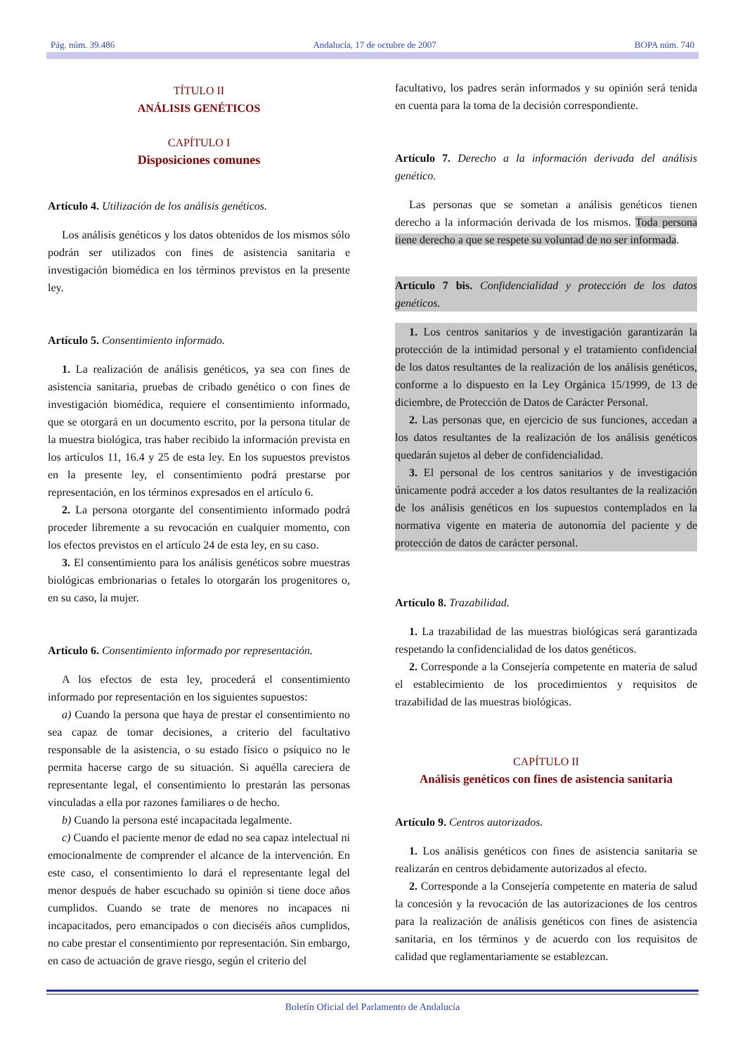Pág. núm. 39.486 Andalucía, 17 de octubre de 2007 BOPA núm. 740
TÍTULO II
ANÁLISIS GENÉTICOS
CAPÍTULO I
Disposiciones comunes
Artículo 4. Utilización de los análisis genéticos.
Los análisis genéticos y los datos obtenidos de los mismos sólo podrán ser utilizados con fines de asistencia sanitaria e investigación biomédica en los términos previstos en la presente ley.
Artículo 5. Consentimiento informado.
1. La realización de análisis genéticos, ya sea con fines de asistencia sanitaria, pruebas de cribado genético o con fines de investigación biomédica, requiere el consentimiento informado, que se otorgará en un documento escrito, por la persona titular de la muestra biológica, tras haber recibido la información prevista en los artículos 11, 16.4 y 25 de esta ley. En los supuestos previstos en la presente ley, el consentimiento podrá prestarse por representación, en los términos expresados en el artículo 6.
2. La persona otorgante del consentimiento informado podrá proceder libremente a su revocación en cualquier momento, con los efectos previstos en el artículo 24 de esta ley, en su caso.
3. El consentimiento para los análisis genéticos sobre muestras biológicas embrionarias o fetales lo otorgarán los progenitores o, en su caso, la mujer.
Artículo 6. Consentimiento informado por representación.
A los efectos de esta ley, procederá el consentimiento informado por representación en los siguientes supuestos:
a) Cuando la persona que haya de prestar el consentimiento no sea capaz de tomar decisiones, a criterio del facultativo responsable de la asistencia, o su estado físico o psíquico no le permita hacerse cargo de su situación. Si aquélla careciera de representante legal, el consentimiento lo prestarán las personas vinculadas a ella por razones familiares o de hecho.
b) Cuando la persona esté incapacitada legalmente.
c) Cuando el paciente menor de edad no sea capaz intelectual ni emocionalmente de comprender el alcance de la intervención. En este caso, el consentimiento lo dará el representante legal del menor después de haber escuchado su opinión si tiene doce años cumplidos. Cuando se trate de menores no incapaces ni incapacitados, pero emancipados o con dieciséis años cumplidos, no cabe prestar el consentimiento por representación. Sin embargo, en caso de actuación de grave riesgo, según el criterio del
facultativo, los padres serán informados y su opinión será tenida en cuenta para la toma de la decisión correspondiente.
Artículo 7. Derecho a la información derivada del análisis genético.
Las personas que se sometan a análisis genéticos tienen derecho a la información derivada de los mismos. Toda persona tiene derecho a que se respete su voluntad de no ser informada.
Artículo 7 bis. Confidencialidad y protección de los datos genéticos.
1. Los centros sanitarios y de investigación garantizarán la protección de la intimidad personal y el tratamiento confidencial de los datos resultantes de la realización de los análisis genéticos, conforme a lo dispuesto en la Ley Orgánica 15/1999, de 13 de diciembre, de Protección de Datos de Carácter Personal.
2. Las personas que, en ejercicio de sus funciones, accedan a los datos resultantes de la realización de los análisis genéticos quedarán sujetos al deber de confidencialidad.
3. El personal de los centros sanitarios y de investigación únicamente podrá acceder a los datos resultantes de la realización de los análisis genéticos en los supuestos contemplados en la normativa vigente en materia de autonomía del paciente y de protección de datos de carácter personal.
Artículo 8. Trazabilidad.
1. La trazabilidad de las muestras biológicas será garantizada respetando la confidencialidad de los datos genéticos.
2. Corresponde a la Consejería competente en materia de salud el establecimiento de los procedimientos y requisitos de trazabilidad de las muestras biológicas.
CAPÍTULO II
Análisis genéticos con fines de asistencia sanitaria
Artículo 9. Centros autorizados.
1. Los análisis genéticos con fines de asistencia sanitaria se realizarán en centros debidamente autorizados al efecto.
2. Corresponde a la Consejería competente en materia de salud la concesión y la revocación de las autorizaciones de los centros para la realización de análisis genéticos con fines de asistencia sanitaria, en los términos y de acuerdo con los requisitos de calidad que reglamentariamente se establezcan.
Boletín Oficial del Parlamento de Andalucía